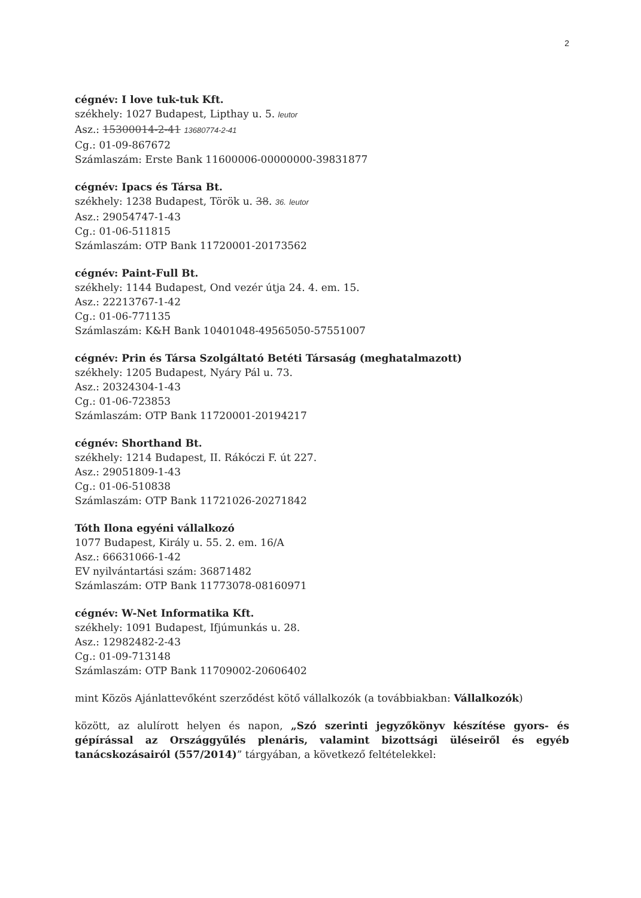2
cégnév: I love tuk-tuk Kft.
székhely: 1027 Budapest, Lipthay u. 5. leutor
Asz.: 15300014-2-41 13680774-2-41
Cg.: 01-09-867672
Számlaszám: Erste Bank 11600006-00000000-39831877
cégnév: Ipacs és Társa Bt.
székhely: 1238 Budapest, Török u. 38. 36. leutor
Asz.: 29054747-1-43
Cg.: 01-06-511815
Számlaszám: OTP Bank 11720001-20173562
cégnév: Paint-Full Bt.
székhely: 1144 Budapest, Ond vezér útja 24. 4. em. 15.
Asz.: 22213767-1-42
Cg.: 01-06-771135
Számlaszám: K&H Bank 10401048-49565050-57551007
cégnév: Prin és Társa Szolgáltató Betéti Társaság (meghatalmazott)
székhely: 1205 Budapest, Nyáry Pál u. 73.
Asz.: 20324304-1-43
Cg.: 01-06-723853
Számlaszám: OTP Bank 11720001-20194217
cégnév: Shorthand Bt.
székhely: 1214 Budapest, II. Rákóczi F. út 227.
Asz.: 29051809-1-43
Cg.: 01-06-510838
Számlaszám: OTP Bank 11721026-20271842
Tóth Ilona egyéni vállalkozó
1077 Budapest, Király u. 55. 2. em. 16/A
Asz.: 66631066-1-42
EV nyilvántartási szám: 36871482
Számlaszám: OTP Bank 11773078-08160971
cégnév: W-Net Informatika Kft.
székhely: 1091 Budapest, Ifjúmunkás u. 28.
Asz.: 12982482-2-43
Cg.: 01-09-713148
Számlaszám: OTP Bank 11709002-20606402
mint Közös Ajánlattevőként szerződést kötő vállalkozók (a továbbiakban: Vállalkozók)
között, az alulírott helyen és napon, „Szó szerinti jegyzőkönyv készítése gyors- és gépírással az Országgyűlés plenáris, valamint bizottsági üléseiről és egyéb tanácskozásairól (557/2014)” tárgyában, a következő feltételekkel: